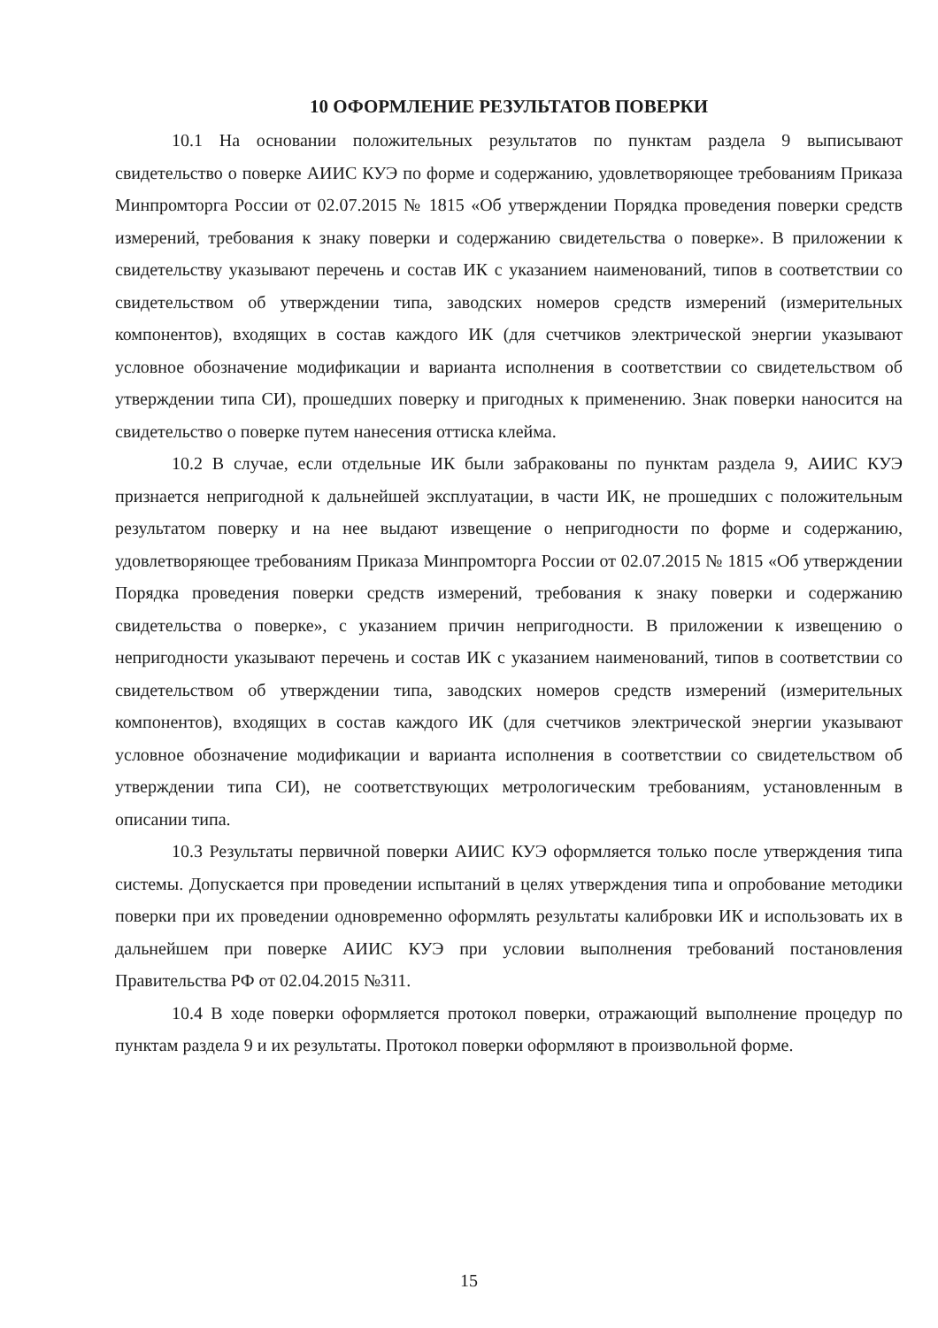10 ОФОРМЛЕНИЕ РЕЗУЛЬТАТОВ ПОВЕРКИ
10.1 На основании положительных результатов по пунктам раздела 9 выписывают свидетельство о поверке АИИС КУЭ по форме и содержанию, удовлетворяющее требованиям Приказа Минпромторга России от 02.07.2015 № 1815 «Об утверждении Порядка проведения поверки средств измерений, требования к знаку поверки и содержанию свидетельства о поверке». В приложении к свидетельству указывают перечень и состав ИК с указанием наименований, типов в соответствии со свидетельством об утверждении типа, заводских номеров средств измерений (измерительных компонентов), входящих в состав каждого ИК (для счетчиков электрической энергии указывают условное обозначение модификации и варианта исполнения в соответствии со свидетельством об утверждении типа СИ), прошедших поверку и пригодных к применению. Знак поверки наносится на свидетельство о поверке путем нанесения оттиска клейма.
10.2 В случае, если отдельные ИК были забракованы по пунктам раздела 9, АИИС КУЭ признается непригодной к дальнейшей эксплуатации, в части ИК, не прошедших с положительным результатом поверку и на нее выдают извещение о непригодности по форме и содержанию, удовлетворяющее требованиям Приказа Минпромторга России от 02.07.2015 № 1815 «Об утверждении Порядка проведения поверки средств измерений, требования к знаку поверки и содержанию свидетельства о поверке», с указанием причин непригодности. В приложении к извещению о непригодности указывают перечень и состав ИК с указанием наименований, типов в соответствии со свидетельством об утверждении типа, заводских номеров средств измерений (измерительных компонентов), входящих в состав каждого ИК (для счетчиков электрической энергии указывают условное обозначение модификации и варианта исполнения в соответствии со свидетельством об утверждении типа СИ), не соответствующих метрологическим требованиям, установленным в описании типа.
10.3 Результаты первичной поверки АИИС КУЭ оформляется только после утверждения типа системы. Допускается при проведении испытаний в целях утверждения типа и опробование методики поверки при их проведении одновременно оформлять результаты калибровки ИК и использовать их в дальнейшем при поверке АИИС КУЭ при условии выполнения требований постановления Правительства РФ от 02.04.2015 №311.
10.4 В ходе поверки оформляется протокол поверки, отражающий выполнение процедур по пунктам раздела 9 и их результаты. Протокол поверки оформляют в произвольной форме.
15